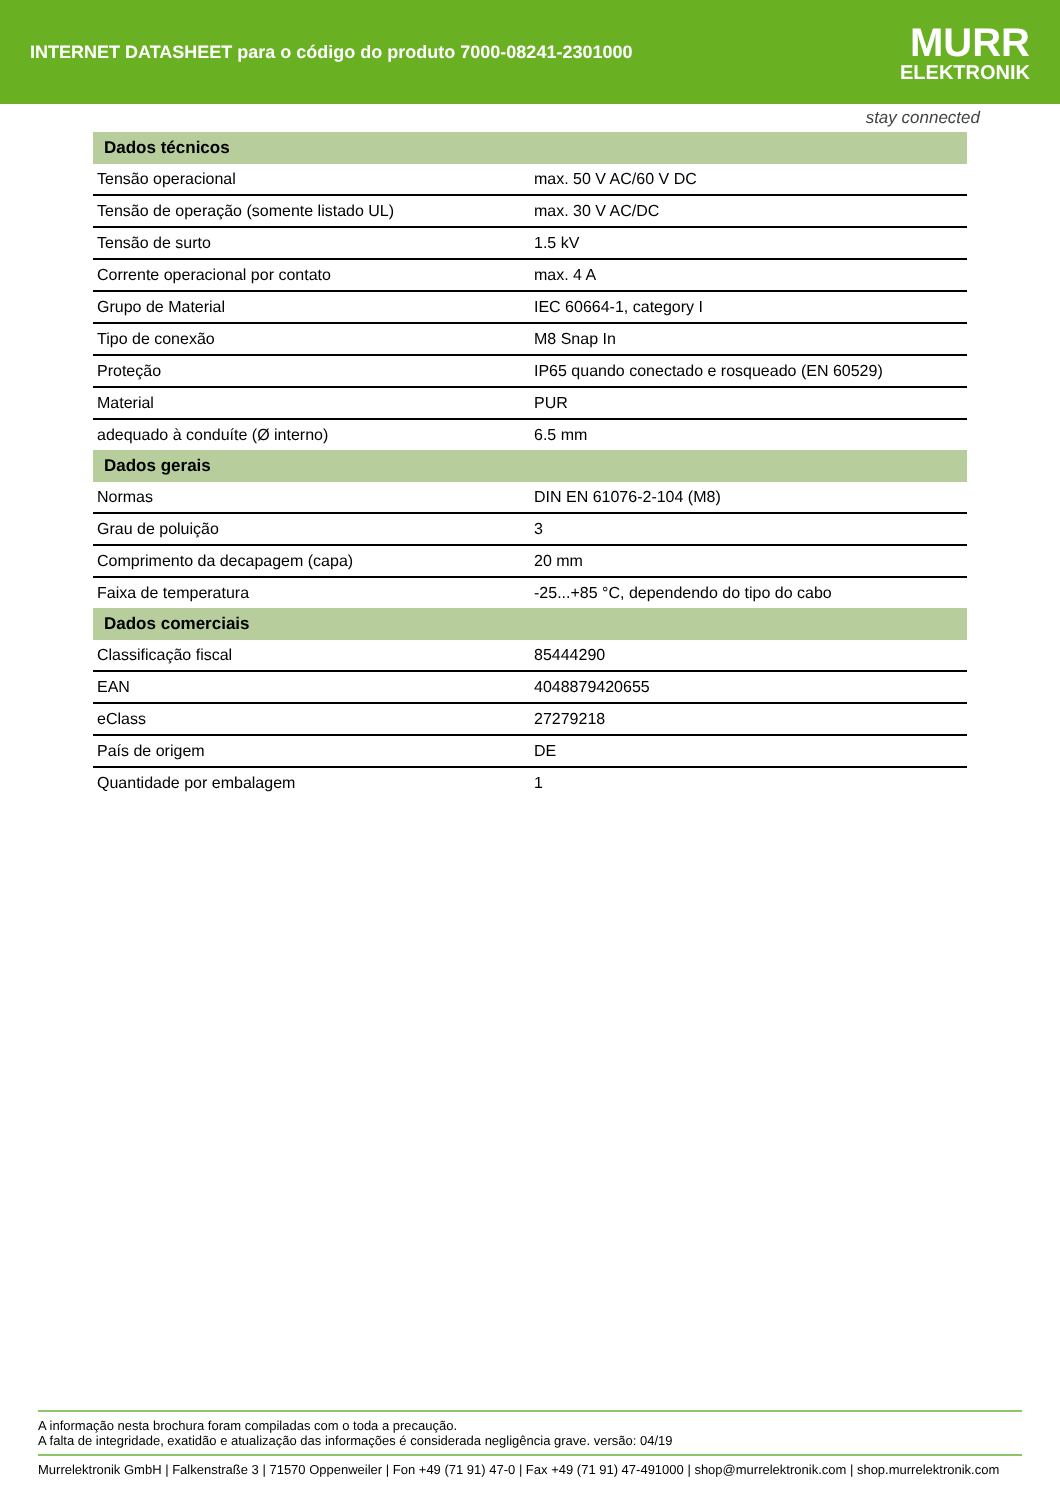INTERNET DATASHEET para o código do produto 7000-08241-2301000
MURR
ELEKTRONIK
stay connected
| Dados técnicos | |
| --- | --- |
| Tensão operacional | max. 50 V AC/60 V DC |
| Tensão de operação (somente listado UL) | max. 30 V AC/DC |
| Tensão de surto | 1.5 kV |
| Corrente operacional por contato | max. 4 A |
| Grupo de Material | IEC 60664-1, category I |
| Tipo de conexão | M8 Snap In |
| Proteção | IP65 quando conectado e rosqueado (EN 60529) |
| Material | PUR |
| adequado à conduíte (Ø interno) | 6.5 mm |
| Dados gerais | |
| Normas | DIN EN 61076-2-104 (M8) |
| Grau de poluição | 3 |
| Comprimento da decapagem (capa) | 20 mm |
| Faixa de temperatura | -25...+85 °C, dependendo do tipo do cabo |
| Dados comerciais | |
| Classificação fiscal | 85444290 |
| EAN | 4048879420655 |
| eClass | 27279218 |
| País de origem | DE |
| Quantidade por embalagem | 1 |
A informação nesta brochura foram compiladas com o toda a precaução.
A falta de integridade, exatidão e atualização das informações é considerada negligência grave. versão: 04/19
Murrelektronik GmbH | Falkenstraße 3 | 71570 Oppenweiler | Fon +49 (71 91) 47-0 | Fax +49 (71 91) 47-491000 | shop@murrelektronik.com | shop.murrelektronik.com